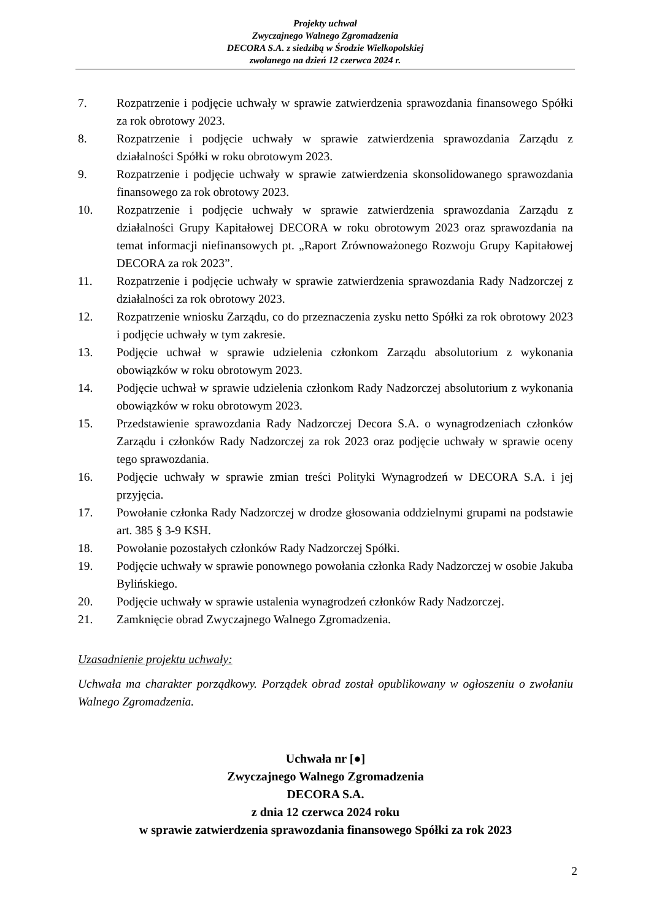Projekty uchwał
Zwyczajnego Walnego Zgromadzenia
DECORA S.A. z siedzibą w Środzie Wielkopolskiej
zwołanego na dzień 12 czerwca 2024 r.
7. Rozpatrzenie i podjęcie uchwały w sprawie zatwierdzenia sprawozdania finansowego Spółki za rok obrotowy 2023.
8. Rozpatrzenie i podjęcie uchwały w sprawie zatwierdzenia sprawozdania Zarządu z działalności Spółki w roku obrotowym 2023.
9. Rozpatrzenie i podjęcie uchwały w sprawie zatwierdzenia skonsolidowanego sprawozdania finansowego za rok obrotowy 2023.
10. Rozpatrzenie i podjęcie uchwały w sprawie zatwierdzenia sprawozdania Zarządu z działalności Grupy Kapitałowej DECORA w roku obrotowym 2023 oraz sprawozdania na temat informacji niefinansowych pt. „Raport Zrównoważonego Rozwoju Grupy Kapitałowej DECORA za rok 2023”.
11. Rozpatrzenie i podjęcie uchwały w sprawie zatwierdzenia sprawozdania Rady Nadzorczej z działalności za rok obrotowy 2023.
12. Rozpatrzenie wniosku Zarządu, co do przeznaczenia zysku netto Spółki za rok obrotowy 2023 i podjęcie uchwały w tym zakresie.
13. Podjęcie uchwał w sprawie udzielenia członkom Zarządu absolutorium z wykonania obowiązków w roku obrotowym 2023.
14. Podjęcie uchwał w sprawie udzielenia członkom Rady Nadzorczej absolutorium z wykonania obowiązków w roku obrotowym 2023.
15. Przedstawienie sprawozdania Rady Nadzorczej Decora S.A. o wynagrodzeniach członków Zarządu i członków Rady Nadzorczej za rok 2023 oraz podjęcie uchwały w sprawie oceny tego sprawozdania.
16. Podjęcie uchwały w sprawie zmian treści Polityki Wynagrodzeń w DECORA S.A. i jej przyjęcia.
17. Powołanie członka Rady Nadzorczej w drodze głosowania oddzielnymi grupami na podstawie art. 385 § 3-9 KSH.
18. Powołanie pozostałych członków Rady Nadzorczej Spółki.
19. Podjęcie uchwały w sprawie ponownego powołania członka Rady Nadzorczej w osobie Jakuba Bylińskiego.
20. Podjęcie uchwały w sprawie ustalenia wynagrodzeń członków Rady Nadzorczej.
21. Zamknięcie obrad Zwyczajnego Walnego Zgromadzenia.
Uzasadnienie projektu uchwały:
Uchwała ma charakter porządkowy. Porządek obrad został opublikowany w ogłoszeniu o zwołaniu Walnego Zgromadzenia.
Uchwała nr [●]
Zwyczajnego Walnego Zgromadzenia
DECORA S.A.
z dnia 12 czerwca 2024 roku
w sprawie zatwierdzenia sprawozdania finansowego Spółki za rok 2023
2